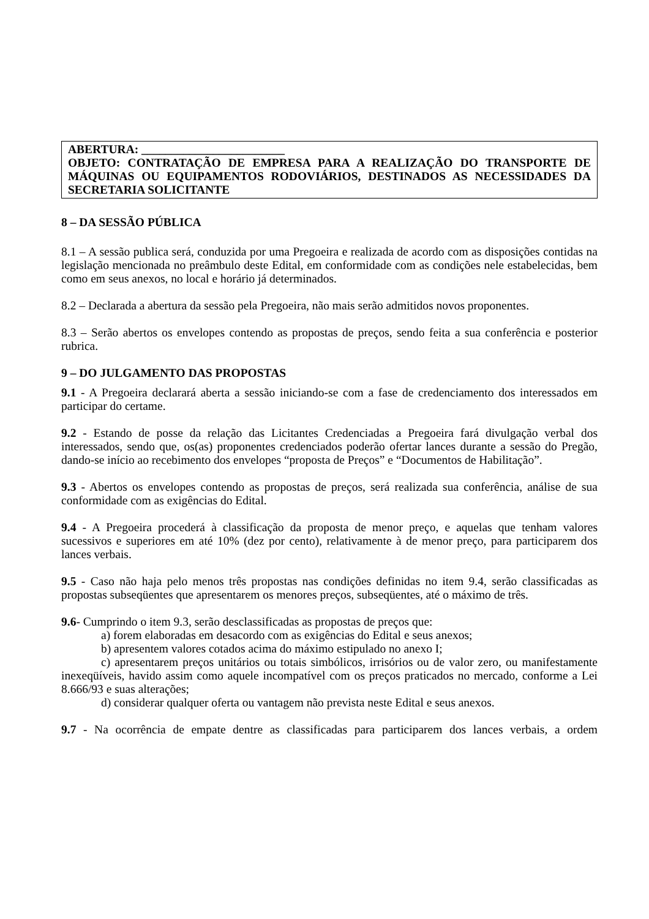ABERTURA: ________________________
OBJETO: CONTRATAÇÃO DE EMPRESA PARA A REALIZAÇÃO DO TRANSPORTE DE MÁQUINAS OU EQUIPAMENTOS RODOVIÁRIOS, DESTINADOS AS NECESSIDADES DA SECRETARIA SOLICITANTE
8 – DA SESSÃO PÚBLICA
8.1 – A sessão publica será, conduzida por uma Pregoeira e realizada de acordo com as disposições contidas na legislação mencionada no preâmbulo deste Edital, em conformidade com as condições nele estabelecidas, bem como em seus anexos, no local e horário já determinados.
8.2 – Declarada a abertura da sessão pela Pregoeira, não mais serão admitidos novos proponentes.
8.3 – Serão abertos os envelopes contendo as propostas de preços, sendo feita a sua conferência e posterior rubrica.
9 – DO JULGAMENTO DAS PROPOSTAS
9.1 - A Pregoeira declarará aberta a sessão iniciando-se com a fase de credenciamento dos interessados em participar do certame.
9.2 - Estando de posse da relação das Licitantes Credenciadas a Pregoeira fará divulgação verbal dos interessados, sendo que, os(as) proponentes credenciados poderão ofertar lances durante a sessão do Pregão, dando-se início ao recebimento dos envelopes “proposta de Preços” e “Documentos de Habilitação”.
9.3 - Abertos os envelopes contendo as propostas de preços, será realizada sua conferência, análise de sua conformidade com as exigências do Edital.
9.4 - A Pregoeira procederá à classificação da proposta de menor preço, e aquelas que tenham valores sucessivos e superiores em até 10% (dez por cento), relativamente à de menor preço, para participarem dos lances verbais.
9.5 - Caso não haja pelo menos três propostas nas condições definidas no item 9.4, serão classificadas as propostas subseqüentes que apresentarem os menores preços, subseqüentes, até o máximo de três.
9.6- Cumprindo o item 9.3, serão desclassificadas as propostas de preços que:
a) forem elaboradas em desacordo com as exigências do Edital e seus anexos;
b) apresentem valores cotados acima do máximo estipulado no anexo I;
c) apresentarem preços unitários ou totais simbólicos, irrisórios ou de valor zero, ou manifestamente inexeqüíveis, havido assim como aquele incompatível com os preços praticados no mercado, conforme a Lei 8.666/93 e suas alterações;
d) considerar qualquer oferta ou vantagem não prevista neste Edital e seus anexos.
9.7 - Na ocorrência de empate dentre as classificadas para participarem dos lances verbais, a ordem